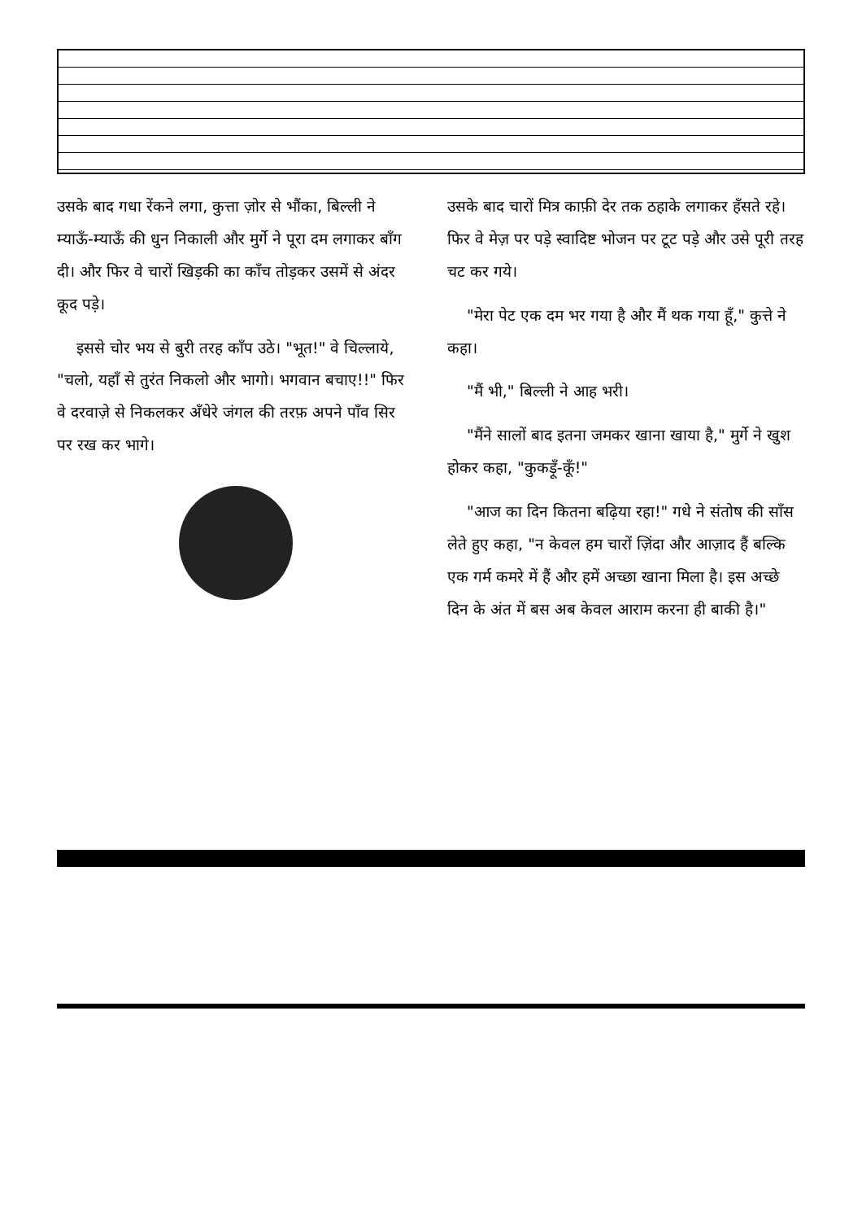उसके बाद गधा रेंकने लगा, कुत्ता ज़ोर से भौंका, बिल्ली ने म्याऊँ-म्याऊँ की धुन निकाली और मुर्गे ने पूरा दम लगाकर बाँग दी। और फिर वे चारों खिड़की का काँच तोड़कर उसमें से अंदर कूद पड़े।
इससे चोर भय से बुरी तरह काँप उठे। "भूत!" वे चिल्लाये, "चलो, यहाँ से तुरंत निकलो और भागो। भगवान बचाए!!" फिर वे दरवाज़े से निकलकर अँधेरे जंगल की तरफ़ अपने पाँव सिर पर रख कर भागे।
उसके बाद चारों मित्र काफ़ी देर तक ठहाके लगाकर हँसते रहे। फिर वे मेज़ पर पड़े स्वादिष्ट भोजन पर टूट पड़े और उसे पूरी तरह चट कर गये।
"मेरा पेट एक दम भर गया है और मैं थक गया हूँ," कुत्ते ने कहा।
"मैं भी," बिल्ली ने आह भरी।
"मैंने सालों बाद इतना जमकर खाना खाया है," मुर्गे ने खुश होकर कहा, "कुकड़ूँ-कूँ!"
"आज का दिन कितना बढ़िया रहा!" गधे ने संतोष की साँस लेते हुए कहा, "न केवल हम चारों ज़िंदा और आज़ाद हैं बल्कि एक गर्म कमरे में हैं और हमें अच्छा खाना मिला है। इस अच्छे दिन के अंत में बस अब केवल आराम करना ही बाकी है।"